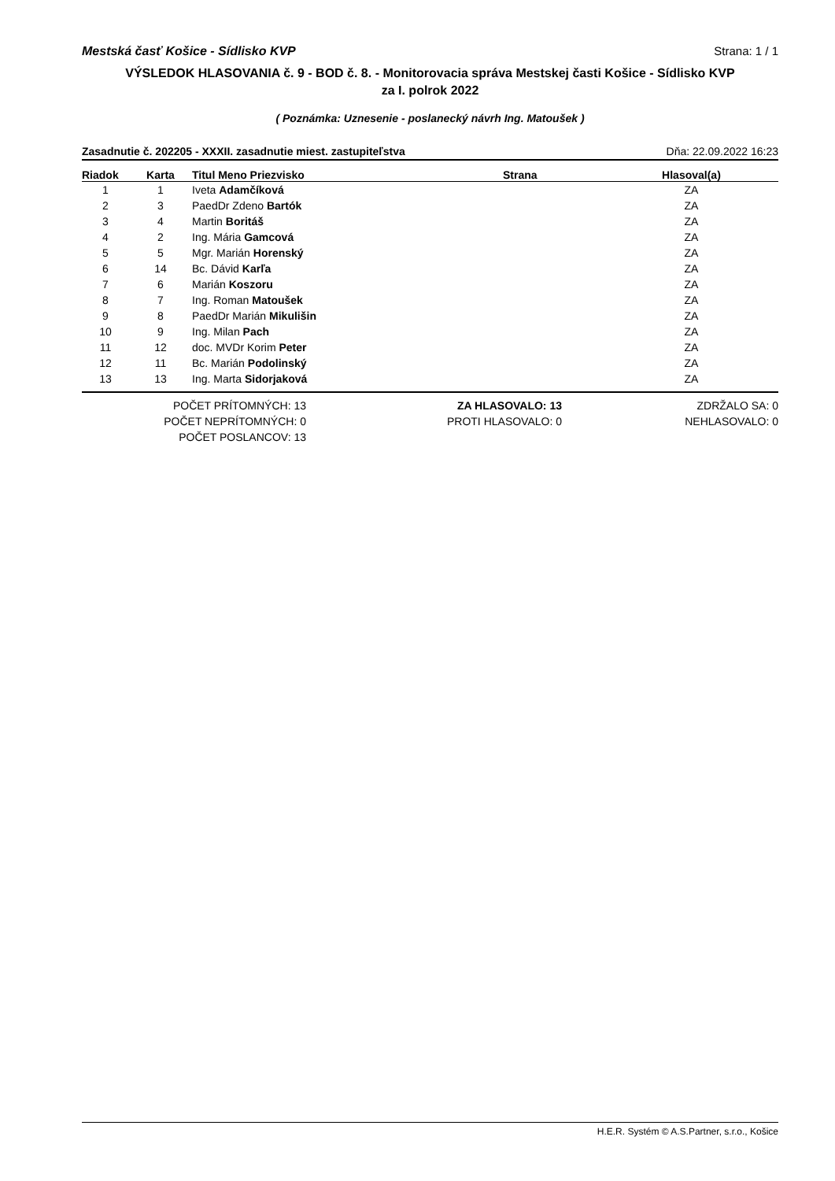Mestská časť Košice - Sídlisko KVP Strana: 1 / 1
VÝSLEDOK HLASOVANIA č. 9 - BOD č. 8. - Monitorovacia správa Mestskej časti Košice - Sídlisko KVP
za I. polrok 2022
( Poznámka: Uznesenie - poslanecký návrh Ing. Matoušek )
Zasadnutie č. 202205 - XXXII. zasadnutie miest. zastupiteľstva Dňa: 22.09.2022 16:23
| Riadok | Karta | Titul Meno Priezvisko | Strana | Hlasoval(a) |
| --- | --- | --- | --- | --- |
| 1 | 1 | Iveta Adamčíková | | ZA |
| 2 | 3 | PaedDr Zdeno Bartók | | ZA |
| 3 | 4 | Martin Boritáš | | ZA |
| 4 | 2 | Ing. Mária Gamcová | | ZA |
| 5 | 5 | Mgr. Marián Horenský | | ZA |
| 6 | 14 | Bc. Dávid Karľa | | ZA |
| 7 | 6 | Marián Koszoru | | ZA |
| 8 | 7 | Ing. Roman Matoušek | | ZA |
| 9 | 8 | PaedDr Marián Mikulišin | | ZA |
| 10 | 9 | Ing. Milan Pach | | ZA |
| 11 | 12 | doc. MVDr Korim Peter | | ZA |
| 12 | 11 | Bc. Marián Podolinský | | ZA |
| 13 | 13 | Ing. Marta Sidorjaková | | ZA |
POČET PRÍTOMNÝCH: 13
POČET NEPRÍTOMNÝCH: 0
POČET POSLANCOV: 13
ZA HLASOVALO: 13
PROTI HLASOVALO: 0
ZDRŽALO SA: 0
NEHLASOVALO: 0
H.E.R. Systém © A.S.Partner, s.r.o., Košice